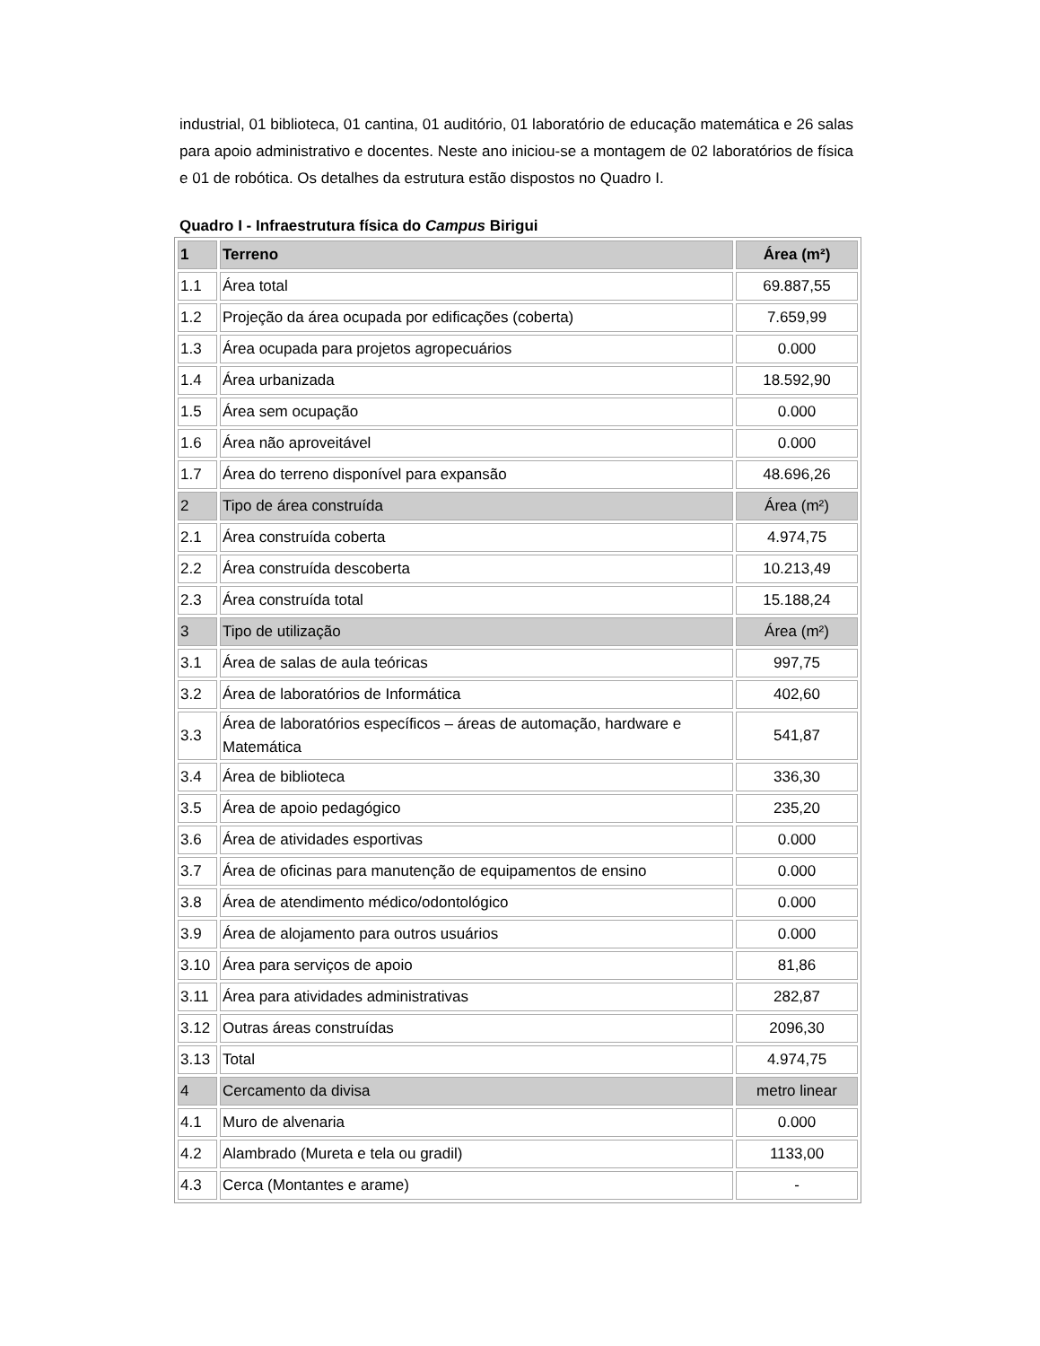industrial, 01 biblioteca, 01 cantina, 01 auditório, 01 laboratório de educação matemática e 26 salas para apoio administrativo e docentes. Neste ano iniciou-se a montagem de 02 laboratórios de física e 01 de robótica. Os detalhes da estrutura estão dispostos no Quadro I.
Quadro I - Infraestrutura física do Campus Birigui
| 1 | Terreno | Área (m²) |
| 1.1 | Área total | 69.887,55 |
| 1.2 | Projeção da área ocupada por edificações (coberta) | 7.659,99 |
| 1.3 | Área ocupada para projetos agropecuários | 0.000 |
| 1.4 | Área urbanizada | 18.592,90 |
| 1.5 | Área sem ocupação | 0.000 |
| 1.6 | Área não aproveitável | 0.000 |
| 1.7 | Área do terreno disponível para expansão | 48.696,26 |
| 2 | Tipo de área construída | Área (m²) |
| 2.1 | Área construída coberta | 4.974,75 |
| 2.2 | Área construída descoberta | 10.213,49 |
| 2.3 | Área construída total | 15.188,24 |
| 3 | Tipo de utilização | Área (m²) |
| 3.1 | Área de salas de aula teóricas | 997,75 |
| 3.2 | Área de laboratórios de Informática | 402,60 |
| 3.3 | Área de laboratórios específicos – áreas de automação, hardware e Matemática | 541,87 |
| 3.4 | Área de biblioteca | 336,30 |
| 3.5 | Área de apoio pedagógico | 235,20 |
| 3.6 | Área de atividades esportivas | 0.000 |
| 3.7 | Área de oficinas para manutenção de equipamentos de ensino | 0.000 |
| 3.8 | Área de atendimento médico/odontológico | 0.000 |
| 3.9 | Área de alojamento para outros usuários | 0.000 |
| 3.10 | Área para serviços de apoio | 81,86 |
| 3.11 | Área para atividades administrativas | 282,87 |
| 3.12 | Outras áreas construídas | 2096,30 |
| 3.13 | Total | 4.974,75 |
| 4 | Cercamento da divisa | metro linear |
| 4.1 | Muro de alvenaria | 0.000 |
| 4.2 | Alambrado (Mureta e tela ou gradil) | 1133,00 |
| 4.3 | Cerca (Montantes e arame) | - |